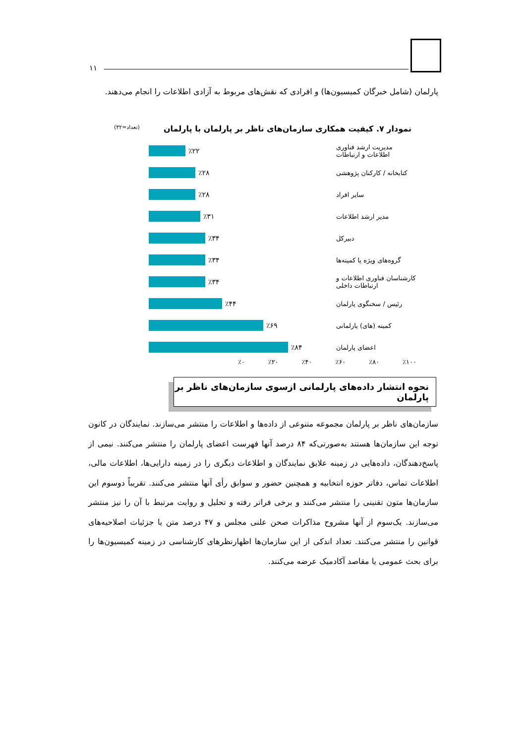۱۱
پارلمان (شامل خبرگان کمیسیون‌ها) و افرادی که نقش‌های مربوط به آزادی اطلاعات را انجام می‌دهند.
نمودار ۷. کیفیت همکاری سازمان‌های ناظر بر پارلمان با پارلمان (تعداد=۳۲)
مدیریت ارشد فناوری اطلاعات و ارتباطات
٪۲۲
کتابخانه / کارکنان پژوهشی
٪۲۸
سایر افراد ٪۲۸
مدیر ارشد اطلاعات ٪۳۱
دبیرکل ٪۳۴
گروه‌های ویژه یا کمیته‌ها
٪۳۴
کارشناسان فناوری اطلاعات و ارتباطات داخلی
٪۳۴
رئیس / سخنگوی پارلمان
٪۴۴
کمیته (های) پارلمانی ٪۶۹
اعضای پارلمان ٪۸۴
٪۰ ٪۲۰ ٪۴۰ ٪۶۰ ٪۸۰ ٪۱۰۰
نحوه انتشار داده‌های پارلمانی ازسوی سازمان‌های ناظر بر پارلمان
سازمان‌های ناظر بر پارلمان مجموعه متنوعی از داده‌ها و اطلاعات را منتشر می‌سازند. نمایندگان در کانون توجه این سازمان‌ها هستند به‌صورتی‌که ۸۴ درصد آنها فهرست اعضای پارلمان را منتشر می‌کنند. نیمی از پاسخ‌دهندگان، داده‌هایی در زمینه علایق نمایندگان و اطلاعات دیگری را در زمینه دارایی‌ها، اطلاعات مالی، اطلاعات تماس، دفاتر حوزه انتخابیه و همچنین حضور و سوابق رأی آنها منتشر می‌کنند. تقریباً دوسوم این سازمان‌ها متون تقنینی را منتشر می‌کنند و برخی فراتر رفته و تحلیل و روایت مرتبط با آن را نیز منتشر می‌سازند. یک‌سوم از آنها مشروح مذاکرات صحن علنی مجلس و ۴۷ درصد متن یا جزئیات اصلاحیه‌های قوانین را منتشر می‌کنند. تعداد اندکی از این سازمان‌ها اظهارنظرهای کارشناسی در زمینه کمیسیون‌ها را برای بحث عمومی یا مقاصد آکادمیک عرضه می‌کنند.